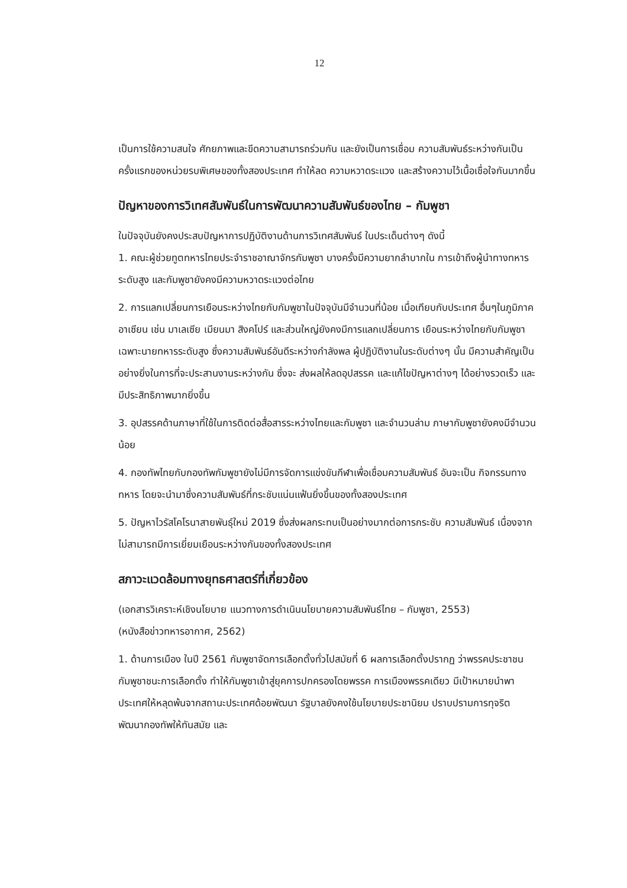12
เป็นการใช้ความสนใจ ศักยภาพและขีดความสามารถร่วมกัน และยังเป็นการเชื่อม ความสัมพันธ์ระหว่างกันเป็นครั้งแรกของหน่วยรบพิเศษของทั้งสองประเทศ ทำให้ลด ความหวาดระแวง และสร้างความไว้เนื้อเชื่อใจกันมากขึ้น
ปัญหาของการวิเทศสัมพันธ์ในการพัฒนาความสัมพันธ์ของไทย – กัมพูชา
ในปัจจุบันยังคงประสบปัญหาการปฏิบัติงานด้านการวิเทศสัมพันธ์ ในประเด็นต่างๆ ดังนี้
1. คณะผู้ช่วยทูตทหารไทยประจำราชอาณาจักรกัมพูชา บางครั้งมีความยากลำบากใน การเข้าถึงผู้นำทางทหารระดับสูง และกัมพูชายังคงมีความหวาดระแวงต่อไทย
2. การแลกเปลี่ยนการเยือนระหว่างไทยกับกัมพูชาในปัจจุบันมีจำนวนที่น้อย เมื่อเทียบกับประเทศ อื่นๆในภูมิภาคอาเซียน เช่น มาเลเซีย เมียนมา สิงคโปร์ และส่วนใหญ่ยังคงมีการแลกเปลี่ยนการ เยือนระหว่างไทยกับกัมพูชาเฉพาะนายทหารระดับสูง ซึ่งความสัมพันธ์อันดีระหว่างกำลังพล ผู้ปฏิบัติงานในระดับต่างๆ นั้น มีความสำคัญเป็นอย่างยิ่งในการที่จะประสานงานระหว่างกัน ซึ่งจะ ส่งผลให้ลดอุปสรรค และแก้ไขปัญหาต่างๆ ได้อย่างรวดเร็ว และมีประสิทธิภาพมากยิ่งขึ้น
3. อุปสรรคด้านภาษาที่ใช้ในการติดต่อสื่อสารระหว่างไทยและกัมพูชา และจำนวนล่าม ภาษากัมพูชายังคงมีจำนวนน้อย
4. กองทัพไทยกับกองทัพกัมพูชายังไม่มีการจัดการแข่งขันกีฬาเพื่อเชื่อมความสัมพันธ์ อันจะเป็น กิจกรรมทางทหาร โดยจะนำมาซึ่งความสัมพันธ์ที่กระชับแน่นแฟ้นยิ่งขึ้นของทั้งสองประเทศ
5. ปัญหาไวรัสโคโรนาสายพันธุ์ใหม่ 2019 ซึ่งส่งผลกระทบเป็นอย่างมากต่อการกระชับ ความสัมพันธ์ เนื่องจากไม่สามารถมีการเยี่ยมเยือนระหว่างกันของทั้งสองประเทศ
สภาวะแวดล้อมทางยุทธศาสตร์ที่เกี่ยวข้อง
(เอกสารวิเคราะห์เชิงนโยบาย แนวทางการดำเนินนโยบายความสัมพันธ์ไทย – กัมพูชา, 2553)
(หนังสือข่าวทหารอากาศ, 2562)
1. ด้านการเมือง ในปี 2561 กัมพูชาจัดการเลือกตั้งทั่วไปสมัยที่ 6 ผลการเลือกตั้งปรากฏ ว่าพรรคประชาชนกัมพูชาชนะการเลือกตั้ง ทำให้กัมพูชาเข้าสู่ยุคการปกครองโดยพรรค การเมืองพรรคเดียว มีเป้าหมายนำพาประเทศให้หลุดพ้นจากสถานะประเทศด้อยพัฒนา รัฐบาลยังคงใช้นโยบายประชานิยม ปราบปรามการทุจริต พัฒนากองทัพให้ทันสมัย และ